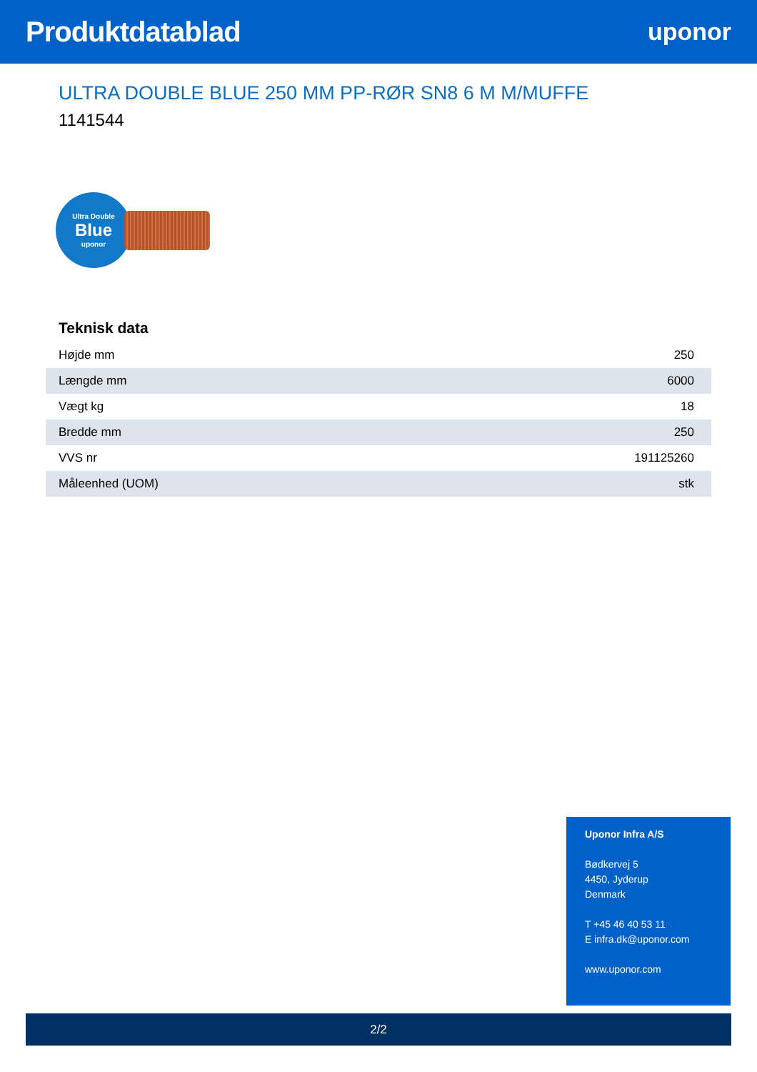Produktdatablad
uponor
ULTRA DOUBLE BLUE 250 MM PP-RØR SN8 6 M M/MUFFE
1141544
Ultra Double
Blue
uponor
Teknisk data
| Højde mm | 250 |
| Længde mm | 6000 |
| Vægt kg | 18 |
| Bredde mm | 250 |
| VVS nr | 191125260 |
| Måleenhed (UOM) | stk |
Uponor Infra A/S
Bødkervej 5
4450, Jyderup
Denmark
T +45 46 40 53 11
E infra.dk@uponor.com
www.uponor.com
2/2